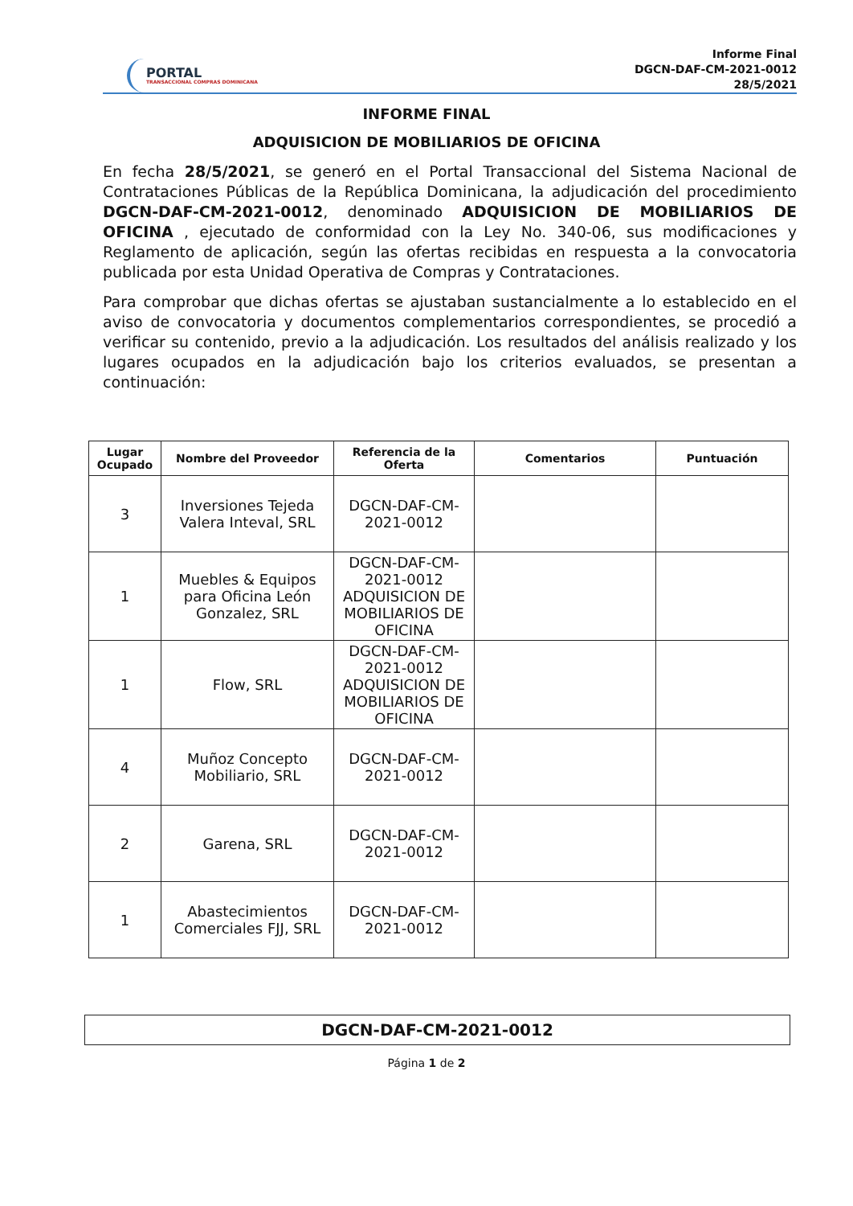PORTAL
TRANSACCIONAL COMPRAS DOMINICANA
Informe Final
DGCN-DAF-CM-2021-0012
28/5/2021
INFORME FINAL
ADQUISICION DE MOBILIARIOS DE OFICINA
En fecha 28/5/2021, se generó en el Portal Transaccional del Sistema Nacional de Contrataciones Públicas de la República Dominicana, la adjudicación del procedimiento DGCN-DAF-CM-2021-0012, denominado ADQUISICION DE MOBILIARIOS DE OFICINA , ejecutado de conformidad con la Ley No. 340-06, sus modificaciones y Reglamento de aplicación, según las ofertas recibidas en respuesta a la convocatoria publicada por esta Unidad Operativa de Compras y Contrataciones.
Para comprobar que dichas ofertas se ajustaban sustancialmente a lo establecido en el aviso de convocatoria y documentos complementarios correspondientes, se procedió a verificar su contenido, previo a la adjudicación. Los resultados del análisis realizado y los lugares ocupados en la adjudicación bajo los criterios evaluados, se presentan a continuación:
| Lugar Ocupado | Nombre del Proveedor | Referencia de la Oferta | Comentarios | Puntuación |
| --- | --- | --- | --- | --- |
| 3 | Inversiones Tejeda Valera Inteval, SRL | DGCN-DAF-CM-2021-0012 | | |
| 1 | Muebles & Equipos para Oficina León Gonzalez, SRL | DGCN-DAF-CM-2021-0012 ADQUISICION DE MOBILIARIOS DE OFICINA | | |
| 1 | Flow, SRL | DGCN-DAF-CM-2021-0012 ADQUISICION DE MOBILIARIOS DE OFICINA | | |
| 4 | Muñoz Concepto Mobiliario, SRL | DGCN-DAF-CM-2021-0012 | | |
| 2 | Garena, SRL | DGCN-DAF-CM-2021-0012 | | |
| 1 | Abastecimientos Comerciales FJJ, SRL | DGCN-DAF-CM-2021-0012 | | |
DGCN-DAF-CM-2021-0012
Página 1 de 2